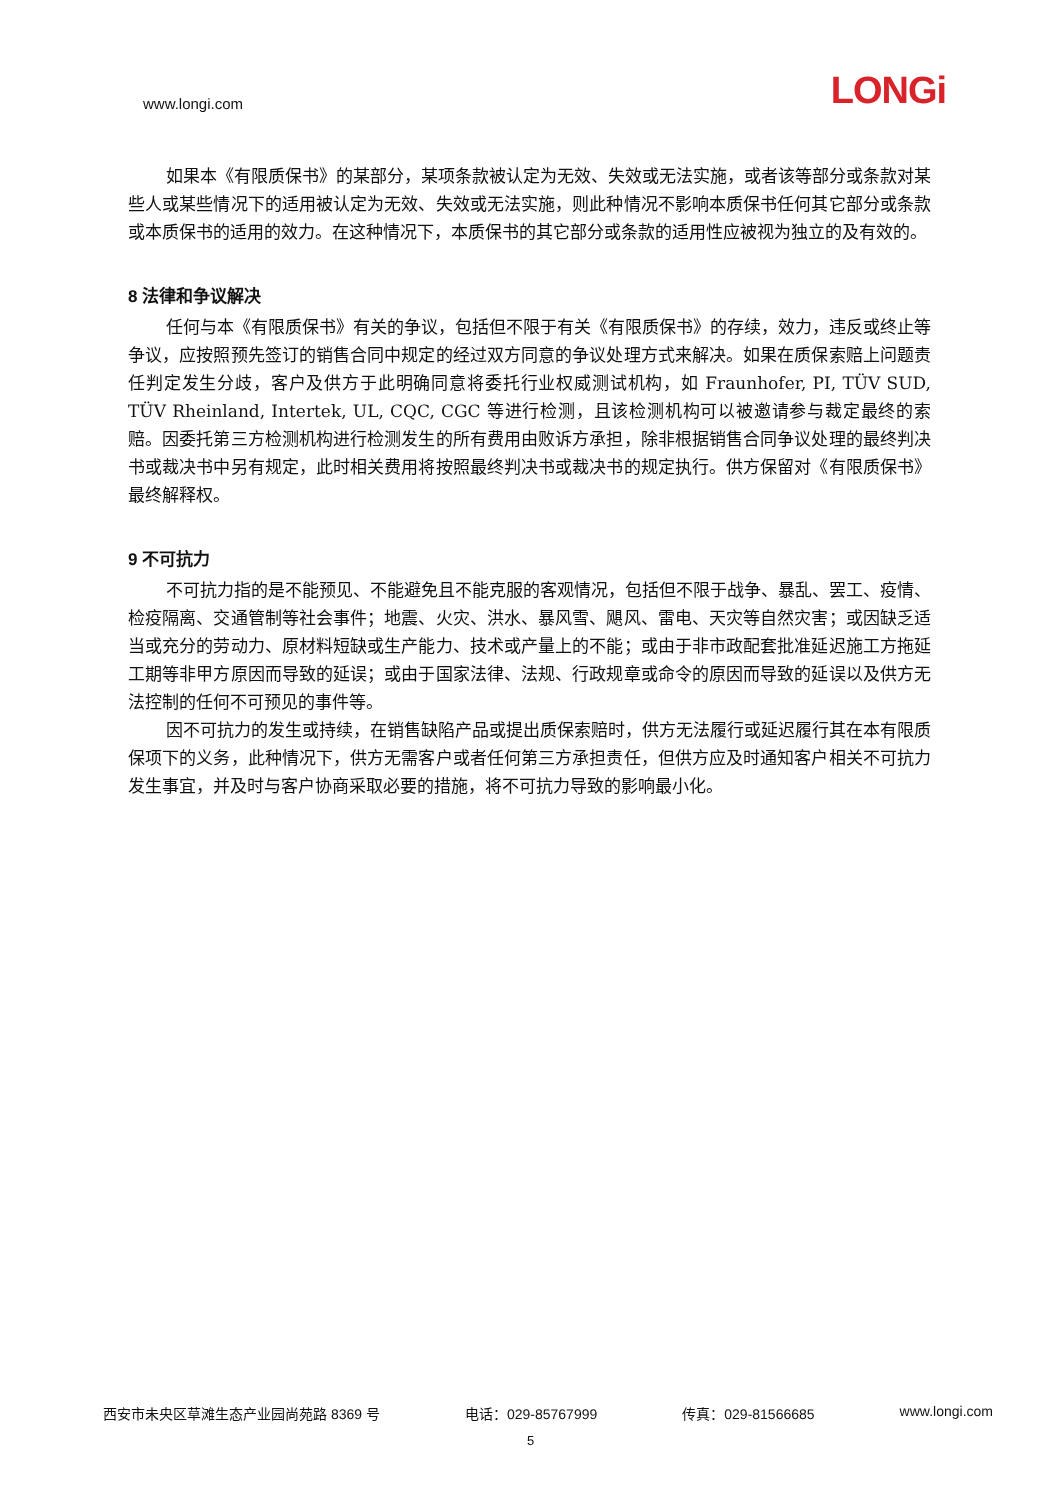www.longi.com LONGi
如果本《有限质保书》的某部分，某项条款被认定为无效、失效或无法实施，或者该等部分或条款对某些人或某些情况下的适用被认定为无效、失效或无法实施，则此种情况不影响本质保书任何其它部分或条款或本质保书的适用的效力。在这种情况下，本质保书的其它部分或条款的适用性应被视为独立的及有效的。
8 法律和争议解决
任何与本《有限质保书》有关的争议，包括但不限于有关《有限质保书》的存续，效力，违反或终止等争议，应按照预先签订的销售合同中规定的经过双方同意的争议处理方式来解决。如果在质保索赔上问题责任判定发生分歧，客户及供方于此明确同意将委托行业权威测试机构，如 Fraunhofer, PI, TÜV SUD, TÜV Rheinland, Intertek, UL, CQC, CGC 等进行检测，且该检测机构可以被邀请参与裁定最终的索赔。因委托第三方检测机构进行检测发生的所有费用由败诉方承担，除非根据销售合同争议处理的最终判决书或裁决书中另有规定，此时相关费用将按照最终判决书或裁决书的规定执行。供方保留对《有限质保书》最终解释权。
9 不可抗力
不可抗力指的是不能预见、不能避免且不能克服的客观情况，包括但不限于战争、暴乱、罢工、疫情、检疫隔离、交通管制等社会事件；地震、火灾、洪水、暴风雪、飓风、雷电、天灾等自然灾害；或因缺乏适当或充分的劳动力、原材料短缺或生产能力、技术或产量上的不能；或由于非市政配套批准延迟施工方拖延工期等非甲方原因而导致的延误；或由于国家法律、法规、行政规章或命令的原因而导致的延误以及供方无法控制的任何不可预见的事件等。
因不可抗力的发生或持续，在销售缺陷产品或提出质保索赔时，供方无法履行或延迟履行其在本有限质保项下的义务，此种情况下，供方无需客户或者任何第三方承担责任，但供方应及时通知客户相关不可抗力发生事宜，并及时与客户协商采取必要的措施，将不可抗力导致的影响最小化。
西安市未央区草滩生态产业园尚苑路 8369 号 电话：029-85767999 传真：029-81566685 www.longi.com
5